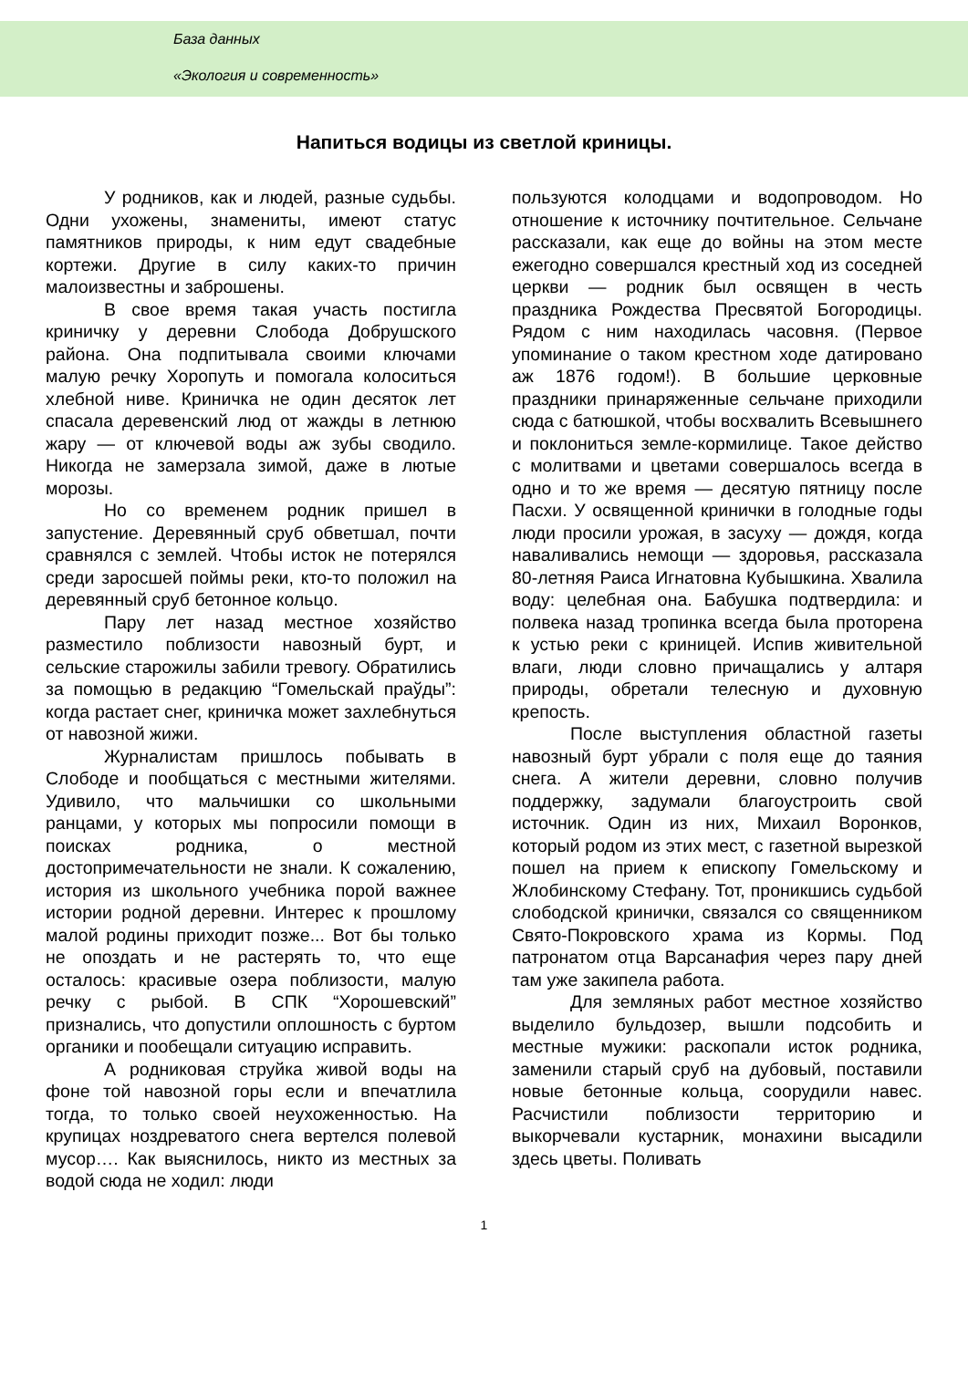База данных
«Экология и современность»
Напиться водицы из светлой криницы.
У родников, как и людей, разные судьбы. Одни ухожены, знамениты, имеют статус памятников природы, к ним едут свадебные кортежи. Другие в силу каких-то причин малоизвестны и заброшены.
В свое время такая участь постигла криничку у деревни Слобода Добрушского района. Она подпитывала своими ключами малую речку Хоропуть и помогала колоситься хлебной ниве. Криничка не один десяток лет спасала деревенский люд от жажды в летнюю жару — от ключевой воды аж зубы сводило. Никогда не замерзала зимой, даже в лютые морозы.
Но со временем родник пришел в запустение. Деревянный сруб обветшал, почти сравнялся с землей. Чтобы исток не потерялся среди заросшей поймы реки, кто-то положил на деревянный сруб бетонное кольцо.
Пару лет назад местное хозяйство разместило поблизости навозный бурт, и сельские старожилы забили тревогу. Обратились за помощью в редакцию “Гомельскай праўды”: когда растает снег, криничка может захлебнуться от навозной жижи.
Журналистам пришлось побывать в Слободе и пообщаться с местными жителями. Удивило, что мальчишки со школьными ранцами, у которых мы попросили помощи в поисках родника, о местной достопримечательности не знали. К сожалению, история из школьного учебника порой важнее истории родной деревни. Интерес к прошлому малой родины приходит позже... Вот бы только не опоздать и не растерять то, что еще осталось: красивые озера поблизости, малую речку с рыбой. В СПК “Хорошевский” признались, что допустили оплошность с буртом органики и пообещали ситуацию исправить.
А родниковая струйка живой воды на фоне той навозной горы если и впечатлила тогда, то только своей неухоженностью. На крупицах ноздреватого снега вертелся полевой мусор…. Как выяснилось, никто из местных за водой сюда не ходил: люди
пользуются колодцами и водопроводом. Но отношение к источнику почтительное. Сельчане рассказали, как еще до войны на этом месте ежегодно совершался крестный ход из соседней церкви — родник был освящен в честь праздника Рождества Пресвятой Богородицы. Рядом с ним находилась часовня. (Первое упоминание о таком крестном ходе датировано аж 1876 годом!). В большие церковные праздники принаряженные сельчане приходили сюда с батюшкой, чтобы восхвалить Всевышнего и поклониться земле-кормилице. Такое действо с молитвами и цветами совершалось всегда в одно и то же время — десятую пятницу после Пасхи. У освященной кринички в голодные годы люди просили урожая, в засуху — дождя, когда наваливались немощи — здоровья, рассказала 80-летняя Раиса Игнатовна Кубышкина. Хвалила воду: целебная она. Бабушка подтвердила: и полвека назад тропинка всегда была проторена к устью реки с криницей. Испив живительной влаги, люди словно причащались у алтаря природы, обретали телесную и духовную крепость.
После выступления областной газеты навозный бурт убрали с поля еще до таяния снега. А жители деревни, словно получив поддержку, задумали благоустроить свой источник. Один из них, Михаил Воронков, который родом из этих мест, с газетной вырезкой пошел на прием к епископу Гомельскому и Жлобинскому Стефану. Тот, проникшись судьбой слободской кринички, связался со священником Свято-Покровского храма из Кормы. Под патронатом отца Варсанафия через пару дней там уже закипела работа.
Для земляных работ местное хозяйство выделило бульдозер, вышли подсобить и местные мужики: раскопали исток родника, заменили старый сруб на дубовый, поставили новые бетонные кольца, соорудили навес. Расчистили поблизости территорию и выкорчевали кустарник, монахини высадили здесь цветы. Поливать
1